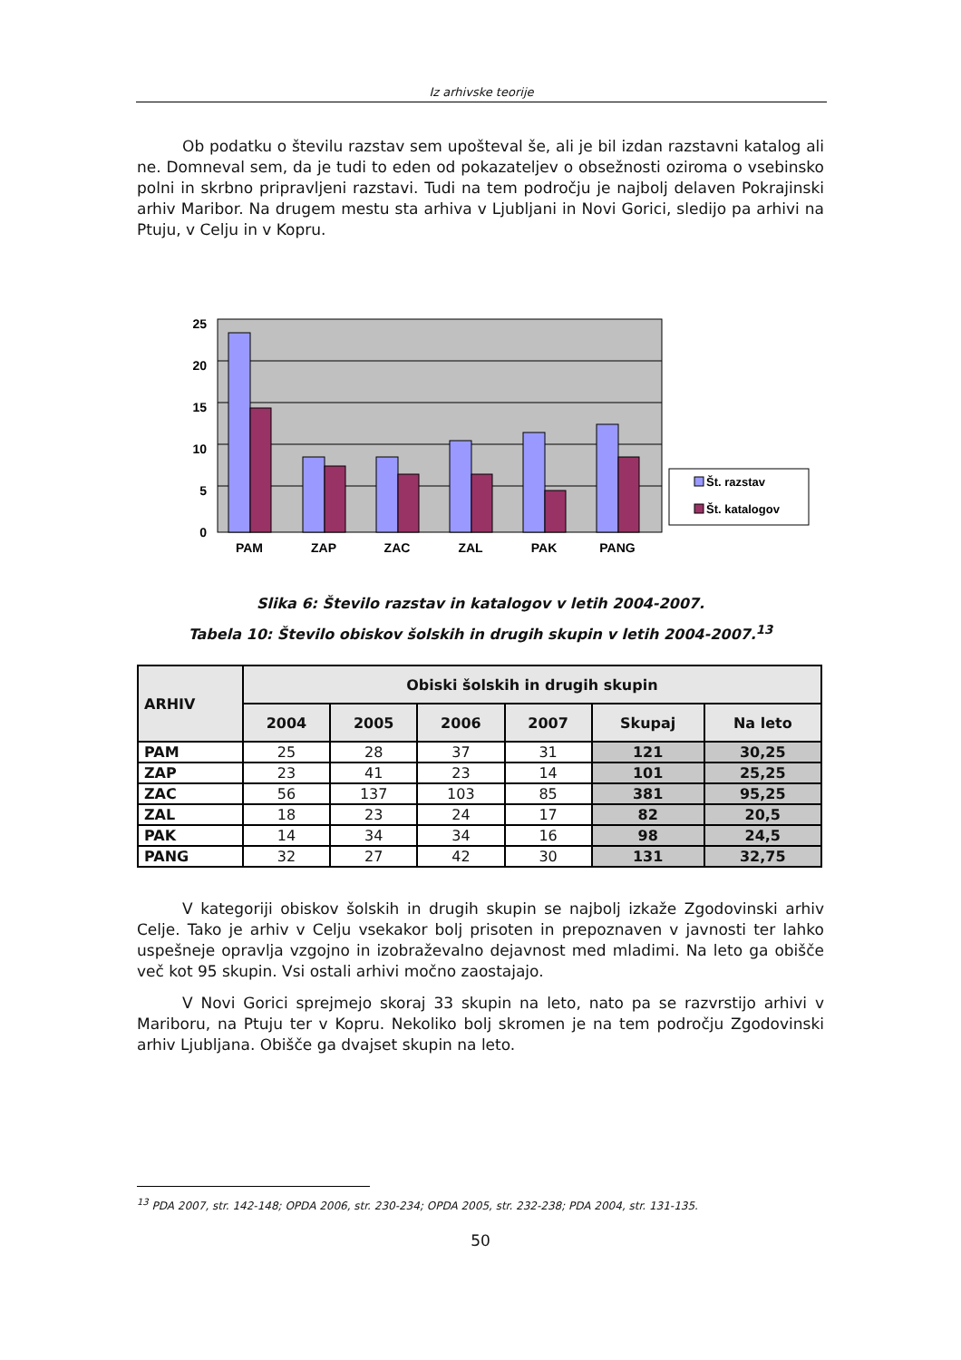Iz arhivske teorije
Ob podatku o številu razstav sem upošteval še, ali je bil izdan razstavni katalog ali ne. Domneval sem, da je tudi to eden od pokazateljev o obsežnosti oziroma o vsebinsko polni in skrbno pripravljeni razstavi. Tudi na tem področju je najbolj delaven Pokrajinski arhiv Maribor. Na drugem mestu sta arhiva v Ljubljani in Novi Gorici, sledijo pa arhivi na Ptuju, v Celju in v Kopru.
25
20
15
10
5
0
PAM
ZAP
ZAC
ZAL
PAK
PANG
Št. razstav
Št. katalogov
Slika 6: Število razstav in katalogov v letih 2004-2007.
Tabela 10: Število obiskov šolskih in drugih skupin v letih 2004-2007.<sup>13</sup>
| ARHIV | Obiski šolskih in drugih skupin | | | | | |
| --- | --- | --- | --- | --- | --- | --- |
| | 2004 | 2005 | 2006 | 2007 | Skupaj | Na leto |
| PAM | 25 | 28 | 37 | 31 | 121 | 30,25 |
| ZAP | 23 | 41 | 23 | 14 | 101 | 25,25 |
| ZAC | 56 | 137 | 103 | 85 | 381 | 95,25 |
| ZAL | 18 | 23 | 24 | 17 | 82 | 20,5 |
| PAK | 14 | 34 | 34 | 16 | 98 | 24,5 |
| PANG | 32 | 27 | 42 | 30 | 131 | 32,75 |
V kategoriji obiskov šolskih in drugih skupin se najbolj izkaže Zgodovinski arhiv Celje. Tako je arhiv v Celju vsekakor bolj prisoten in prepoznaven v javnosti ter lahko uspešneje opravlja vzgojno in izobraževalno dejavnost med mladimi. Na leto ga obišče več kot 95 skupin. Vsi ostali arhivi močno zaostajajo.
V Novi Gorici sprejmejo skoraj 33 skupin na leto, nato pa se razvrstijo arhivi v Mariboru, na Ptuju ter v Kopru. Nekoliko bolj skromen je na tem področju Zgodovinski arhiv Ljubljana. Obišče ga dvajset skupin na leto.
<sup>13</sup> PDA 2007, str. 142-148; OPDA 2006, str. 230-234; OPDA 2005, str. 232-238; PDA 2004, str. 131-135.
50